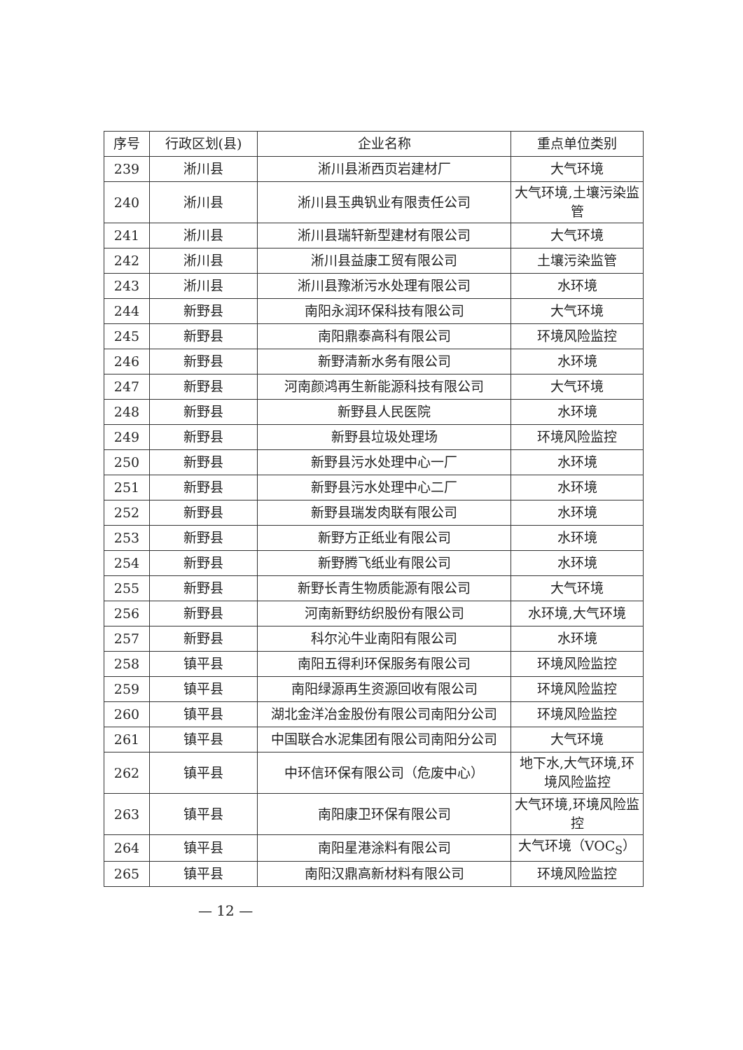| 序号 | 行政区划(县) | 企业名称 | 重点单位类别 |
| --- | --- | --- | --- |
| 239 | 淅川县 | 淅川县淅西页岩建材厂 | 大气环境 |
| 240 | 淅川县 | 淅川县玉典钒业有限责任公司 | 大气环境,土壤污染监管 |
| 241 | 淅川县 | 淅川县瑞轩新型建材有限公司 | 大气环境 |
| 242 | 淅川县 | 淅川县益康工贸有限公司 | 土壤污染监管 |
| 243 | 淅川县 | 淅川县豫淅污水处理有限公司 | 水环境 |
| 244 | 新野县 | 南阳永润环保科技有限公司 | 大气环境 |
| 245 | 新野县 | 南阳鼎泰高科有限公司 | 环境风险监控 |
| 246 | 新野县 | 新野清新水务有限公司 | 水环境 |
| 247 | 新野县 | 河南颜鸿再生新能源科技有限公司 | 大气环境 |
| 248 | 新野县 | 新野县人民医院 | 水环境 |
| 249 | 新野县 | 新野县垃圾处理场 | 环境风险监控 |
| 250 | 新野县 | 新野县污水处理中心一厂 | 水环境 |
| 251 | 新野县 | 新野县污水处理中心二厂 | 水环境 |
| 252 | 新野县 | 新野县瑞发肉联有限公司 | 水环境 |
| 253 | 新野县 | 新野方正纸业有限公司 | 水环境 |
| 254 | 新野县 | 新野腾飞纸业有限公司 | 水环境 |
| 255 | 新野县 | 新野长青生物质能源有限公司 | 大气环境 |
| 256 | 新野县 | 河南新野纺织股份有限公司 | 水环境,大气环境 |
| 257 | 新野县 | 科尔沁牛业南阳有限公司 | 水环境 |
| 258 | 镇平县 | 南阳五得利环保服务有限公司 | 环境风险监控 |
| 259 | 镇平县 | 南阳绿源再生资源回收有限公司 | 环境风险监控 |
| 260 | 镇平县 | 湖北金洋冶金股份有限公司南阳分公司 | 环境风险监控 |
| 261 | 镇平县 | 中国联合水泥集团有限公司南阳分公司 | 大气环境 |
| 262 | 镇平县 | 中环信环保有限公司（危废中心） | 地下水,大气环境,环境风险监控 |
| 263 | 镇平县 | 南阳康卫环保有限公司 | 大气环境,环境风险监控 |
| 264 | 镇平县 | 南阳星港涂料有限公司 | 大气环境（VOC<sub>S</sub>） |
| 265 | 镇平县 | 南阳汉鼎高新材料有限公司 | 环境风险监控 |
— 12 —